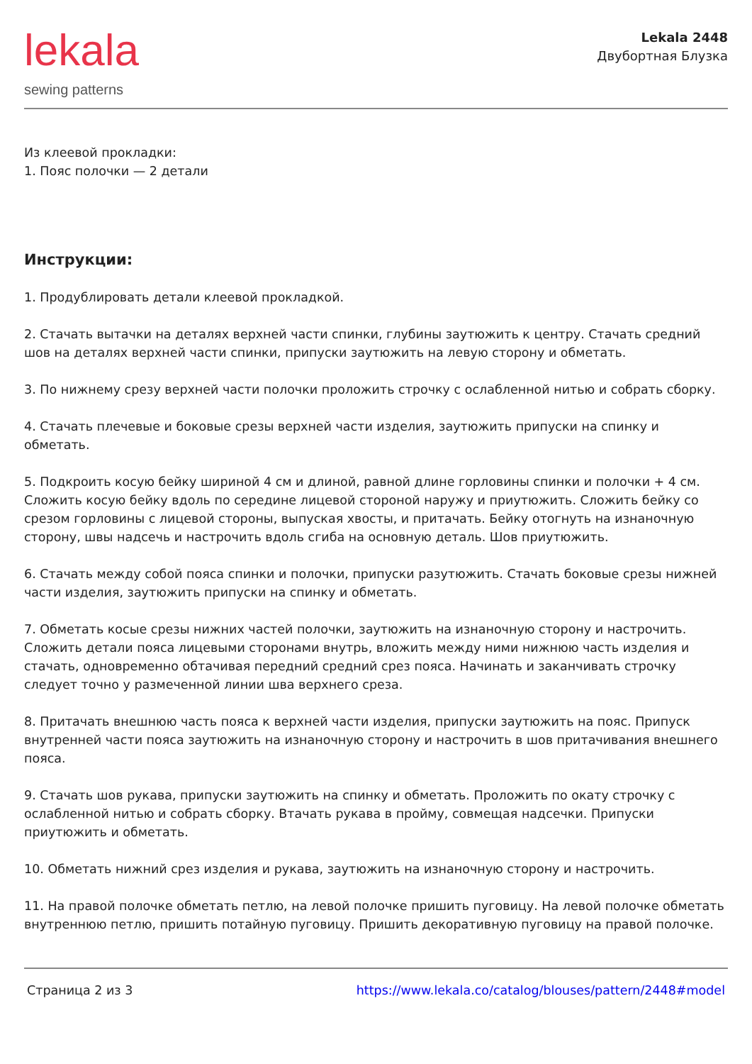lekala
sewing patterns
Lekala 2448
Двубортная Блузка
Из клеевой прокладки:
1. Пояс полочки — 2 детали
Инструкции:
1. Продублировать детали клеевой прокладкой.
2. Стачать вытачки на деталях верхней части спинки, глубины заутюжить к центру. Стачать средний шов на деталях верхней части спинки, припуски заутюжить на левую сторону и обметать.
3. По нижнему срезу верхней части полочки проложить строчку с ослабленной нитью и собрать сборку.
4. Стачать плечевые и боковые срезы верхней части изделия, заутюжить припуски на спинку и обметать.
5. Подкроить косую бейку шириной 4 см и длиной, равной длине горловины спинки и полочки + 4 см. Сложить косую бейку вдоль по середине лицевой стороной наружу и приутюжить. Сложить бейку со срезом горловины с лицевой стороны, выпуская хвосты, и притачать. Бейку отогнуть на изнаночную сторону, швы надсечь и настрочить вдоль сгиба на основную деталь. Шов приутюжить.
6. Стачать между собой пояса спинки и полочки, припуски разутюжить. Стачать боковые срезы нижней части изделия, заутюжить припуски на спинку и обметать.
7. Обметать косые срезы нижних частей полочки, заутюжить на изнаночную сторону и настрочить. Сложить детали пояса лицевыми сторонами внутрь, вложить между ними нижнюю часть изделия и стачать, одновременно обтачивая передний средний срез пояса. Начинать и заканчивать строчку следует точно у размеченной линии шва верхнего среза.
8. Притачать внешнюю часть пояса к верхней части изделия, припуски заутюжить на пояс. Припуск внутренней части пояса заутюжить на изнаночную сторону и настрочить в шов притачивания внешнего пояса.
9. Стачать шов рукава, припуски заутюжить на спинку и обметать. Проложить по окату строчку с ослабленной нитью и собрать сборку. Втачать рукава в пройму, совмещая надсечки. Припуски приутюжить и обметать.
10. Обметать нижний срез изделия и рукава, заутюжить на изнаночную сторону и настрочить.
11. На правой полочке обметать петлю, на левой полочке пришить пуговицу. На левой полочке обметать внутреннюю петлю, пришить потайную пуговицу. Пришить декоративную пуговицу на правой полочке.
Страница 2 из 3 https://www.lekala.co/catalog/blouses/pattern/2448#model